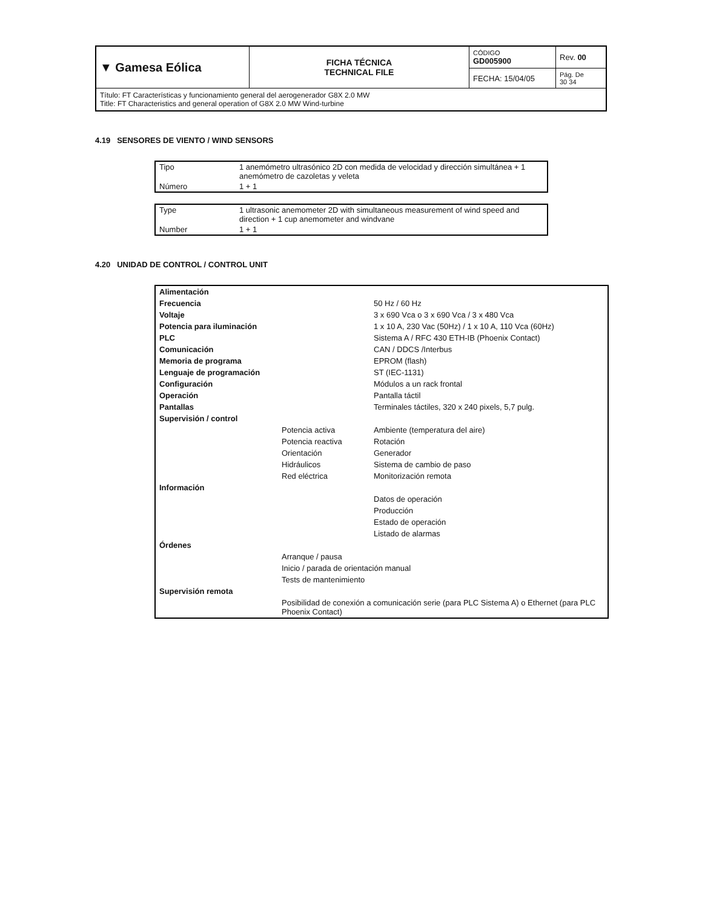| ▼ Gamesa Eólica | FICHA TÉCNICA TECHNICAL FILE | CÓDIGO GD005900 | Rev. 00 |
| | | FECHA: 15/04/05 | Pág. De 30 34 |
| Título: FT Características y funcionamiento general del aerogenerador G8X 2.0 MW Title: FT Characteristics and general operation of G8X 2.0 MW Wind-turbine | | | |
4.19 SENSORES DE VIENTO / WIND SENSORS
| Tipo | 1 anemómetro ultrasónico 2D con medida de velocidad y dirección simultánea + 1 anemómetro de cazoletas y veleta |
| Número | 1 + 1 |
| Type | 1 ultrasonic anemometer 2D with simultaneous measurement of wind speed and direction + 1 cup anemometer and windvane |
| Number | 1 + 1 |
4.20 UNIDAD DE CONTROL / CONTROL UNIT
| Alimentación | | |
| Frecuencia | | 50 Hz / 60 Hz |
| Voltaje | | 3 x 690 Vca o 3 x 690 Vca / 3 x 480 Vca |
| Potencia para iluminación | | 1 x 10 A, 230 Vac (50Hz) / 1 x 10 A, 110 Vca (60Hz) |
| PLC | | Sistema A / RFC 430 ETH-IB (Phoenix Contact) |
| Comunicación | | CAN / DDCS /Interbus |
| Memoria de programa | | EPROM (flash) |
| Lenguaje de programación | | ST (IEC-1131) |
| Configuración | | Módulos a un rack frontal |
| Operación | | Pantalla táctil |
| Pantallas | | Terminales táctiles, 320 x 240 pixels, 5,7 pulg. |
| Supervisión / control | | |
| | Potencia activa | Ambiente (temperatura del aire) |
| | Potencia reactiva | Rotación |
| | Orientación | Generador |
| | Hidráulicos | Sistema de cambio de paso |
| | Red eléctrica | Monitorización remota |
| Información | | |
| | | Datos de operación |
| | | Producción |
| | | Estado de operación |
| | | Listado de alarmas |
| Órdenes | | |
| | Arranque / pausa | |
| | Inicio / parada de orientación manual | |
| | Tests de mantenimiento | |
| Supervisión remota | | |
| | Posibilidad de conexión a comunicación serie (para PLC Sistema A) o Ethernet (para PLC Phoenix Contact) | |